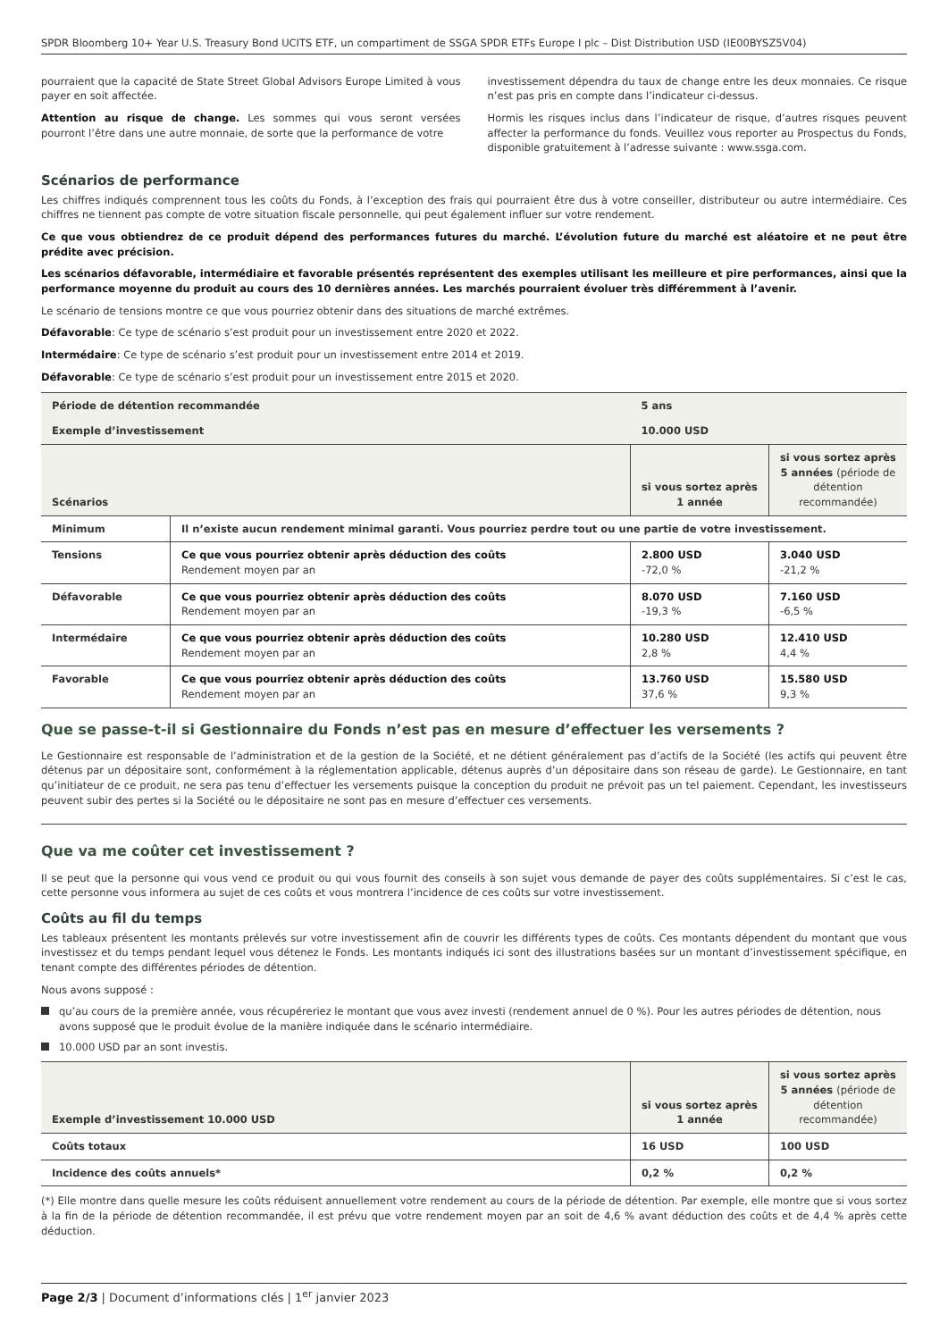SPDR Bloomberg 10+ Year U.S. Treasury Bond UCITS ETF, un compartiment de SSGA SPDR ETFs Europe I plc – Dist Distribution USD (IE00BYSZ5V04)
pourraient que la capacité de State Street Global Advisors Europe Limited à vous payer en soit affectée.
Attention au risque de change. Les sommes qui vous seront versées pourront l’être dans une autre monnaie, de sorte que la performance de votre
investissement dépendra du taux de change entre les deux monnaies. Ce risque n’est pas pris en compte dans l’indicateur ci-dessus.
Hormis les risques inclus dans l’indicateur de risque, d’autres risques peuvent affecter la performance du fonds. Veuillez vous reporter au Prospectus du Fonds, disponible gratuitement à l’adresse suivante : www.ssga.com.
Scénarios de performance
Les chiffres indiqués comprennent tous les coûts du Fonds, à l’exception des frais qui pourraient être dus à votre conseiller, distributeur ou autre intermédiaire. Ces chiffres ne tiennent pas compte de votre situation fiscale personnelle, qui peut également influer sur votre rendement.
Ce que vous obtiendrez de ce produit dépend des performances futures du marché. L’évolution future du marché est aléatoire et ne peut être prédite avec précision.
Les scénarios défavorable, intermédiaire et favorable présentés représentent des exemples utilisant les meilleure et pire performances, ainsi que la performance moyenne du produit au cours des 10 dernières années. Les marchés pourraient évoluer très différemment à l’avenir.
Le scénario de tensions montre ce que vous pourriez obtenir dans des situations de marché extrêmes.
Défavorable: Ce type de scénario s’est produit pour un investissement entre 2020 et 2022.
Intermédaire: Ce type de scénario s’est produit pour un investissement entre 2014 et 2019.
Défavorable: Ce type de scénario s’est produit pour un investissement entre 2015 et 2020.
| Période de détention recommandée | | 5 ans | |
| --- | --- | --- | --- |
| Exemple d’investissement | | 10.000 USD | |
| Scénarios | | si vous sortez après 1 année | si vous sortez après 5 années (période de détention recommandée) |
| Minimum | Il n’existe aucun rendement minimal garanti. Vous pourriez perdre tout ou une partie de votre investissement. | | |
| Tensions | Ce que vous pourriez obtenir après déduction des coûts Rendement moyen par an | 2.800 USD -72,0 % | 3.040 USD -21,2 % |
| Défavorable | Ce que vous pourriez obtenir après déduction des coûts Rendement moyen par an | 8.070 USD -19,3 % | 7.160 USD -6,5 % |
| Intermédaire | Ce que vous pourriez obtenir après déduction des coûts Rendement moyen par an | 10.280 USD 2,8 % | 12.410 USD 4,4 % |
| Favorable | Ce que vous pourriez obtenir après déduction des coûts Rendement moyen par an | 13.760 USD 37,6 % | 15.580 USD 9,3 % |
Que se passe-t-il si Gestionnaire du Fonds n’est pas en mesure d’effectuer les versements ?
Le Gestionnaire est responsable de l’administration et de la gestion de la Société, et ne détient généralement pas d’actifs de la Société (les actifs qui peuvent être détenus par un dépositaire sont, conformément à la réglementation applicable, détenus auprès d’un dépositaire dans son réseau de garde). Le Gestionnaire, en tant qu’initiateur de ce produit, ne sera pas tenu d’effectuer les versements puisque la conception du produit ne prévoit pas un tel paiement. Cependant, les investisseurs peuvent subir des pertes si la Société ou le dépositaire ne sont pas en mesure d’effectuer ces versements.
Que va me coûter cet investissement ?
Il se peut que la personne qui vous vend ce produit ou qui vous fournit des conseils à son sujet vous demande de payer des coûts supplémentaires. Si c’est le cas, cette personne vous informera au sujet de ces coûts et vous montrera l’incidence de ces coûts sur votre investissement.
Coûts au fil du temps
Les tableaux présentent les montants prélevés sur votre investissement afin de couvrir les différents types de coûts. Ces montants dépendent du montant que vous investissez et du temps pendant lequel vous détenez le Fonds. Les montants indiqués ici sont des illustrations basées sur un montant d’investissement spécifique, en tenant compte des différentes périodes de détention.
Nous avons supposé :
qu’au cours de la première année, vous récupéreriez le montant que vous avez investi (rendement annuel de 0 %). Pour les autres périodes de détention, nous avons supposé que le produit évolue de la manière indiquée dans le scénario intermédiaire.
10.000 USD par an sont investis.
| Exemple d’investissement 10.000 USD | si vous sortez après 1 année | si vous sortez après 5 années (période de détention recommandée) |
| --- | --- | --- |
| Coûts totaux | 16 USD | 100 USD |
| Incidence des coûts annuels* | 0,2 % | 0,2 % |
(*) Elle montre dans quelle mesure les coûts réduisent annuellement votre rendement au cours de la période de détention. Par exemple, elle montre que si vous sortez à la fin de la période de détention recommandée, il est prévu que votre rendement moyen par an soit de 4,6 % avant déduction des coûts et de 4,4 % après cette déduction.
Page 2/3 | Document d’informations clés | 1<sup>er</sup> janvier 2023